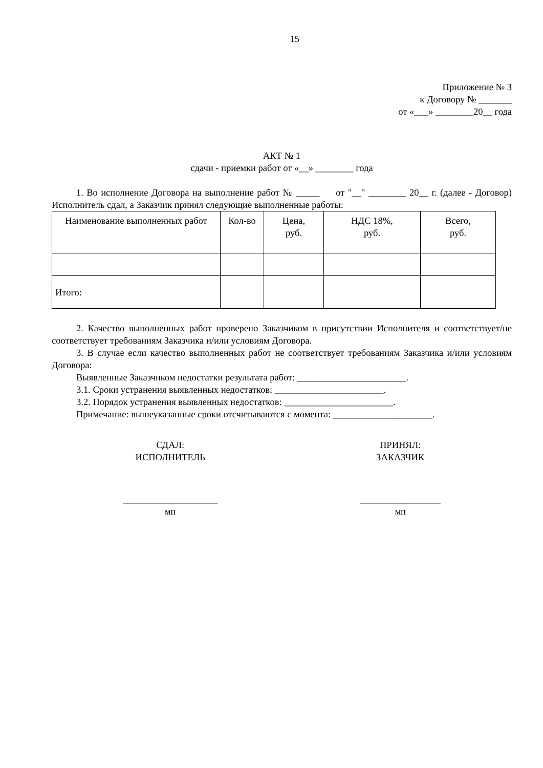15
Приложение № 3
к Договору № _______
от «___» ________20__ года
АКТ № 1
сдачи - приемки работ от «__» ________ года
1. Во исполнение Договора на выполнение работ № _____ от "__" ________ 20__ г. (далее - Договор) Исполнитель сдал, а Заказчик принял следующие выполненные работы:
| Наименование выполненных работ | Кол-во | Цена, руб. | НДС 18%, руб. | Всего, руб. |
| --- | --- | --- | --- | --- |
| Итого: | | | | |
2. Качество выполненных работ проверено Заказчиком в присутствии Исполнителя и соответствует/не соответствует требованиям Заказчика и/или условиям Договора.
3. В случае если качество выполненных работ не соответствует требованиям Заказчика и/или условиям Договора:
Выявленные Заказчиком недостатки результата работ: _______________________.
3.1. Сроки устранения выявленных недостатков: _______________________.
3.2. Порядок устранения выявленных недостатков: _______________________.
Примечание: вышеуказанные сроки отсчитываются с момента: _____________________.
СДАЛ:
ИСПОЛНИТЕЛЬ
____________________
мп
ПРИНЯЛ:
ЗАКАЗЧИК
_________________
мп